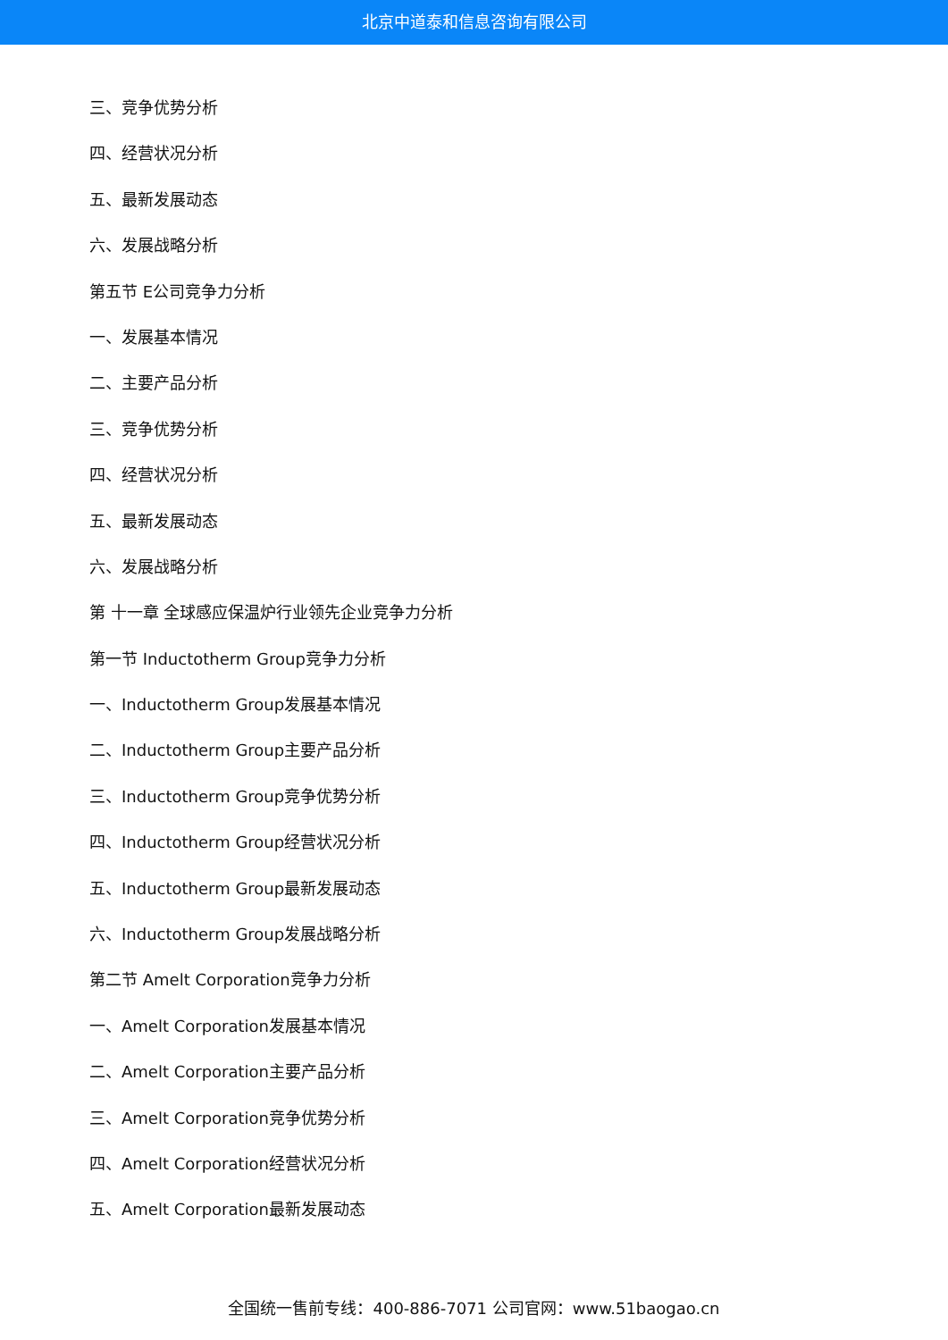北京中道泰和信息咨询有限公司
三、竞争优势分析
四、经营状况分析
五、最新发展动态
六、发展战略分析
第五节 E公司竞争力分析
一、发展基本情况
二、主要产品分析
三、竞争优势分析
四、经营状况分析
五、最新发展动态
六、发展战略分析
第 十一章 全球感应保温炉行业领先企业竞争力分析
第一节 Inductotherm Group竞争力分析
一、Inductotherm Group发展基本情况
二、Inductotherm Group主要产品分析
三、Inductotherm Group竞争优势分析
四、Inductotherm Group经营状况分析
五、Inductotherm Group最新发展动态
六、Inductotherm Group发展战略分析
第二节 Amelt Corporation竞争力分析
一、Amelt Corporation发展基本情况
二、Amelt Corporation主要产品分析
三、Amelt Corporation竞争优势分析
四、Amelt Corporation经营状况分析
五、Amelt Corporation最新发展动态
全国统一售前专线：400-886-7071 公司官网：www.51baogao.cn